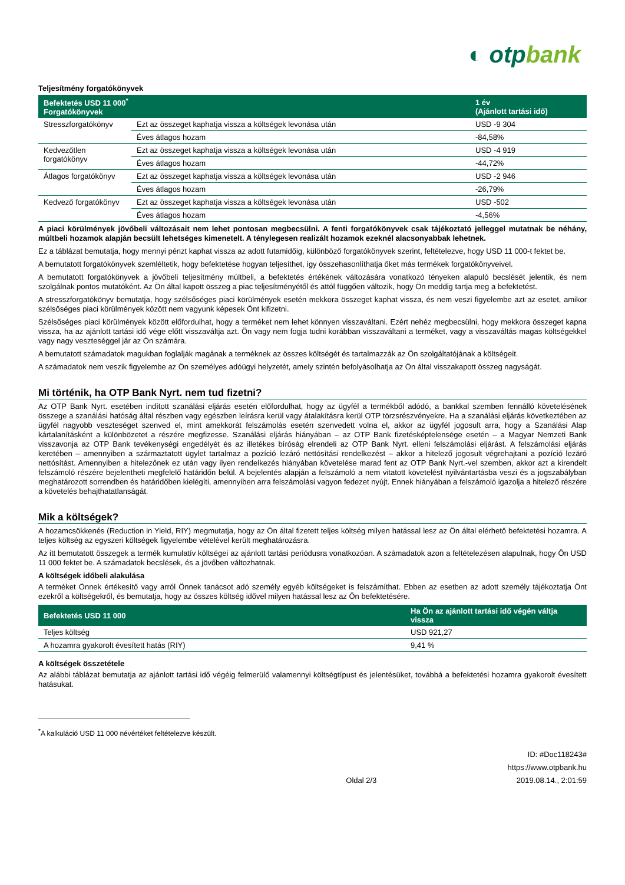◐ otpbank
Teljesítmény forgatókönyvek
| Befektetés USD 11 000<sup>*</sup> Forgatókönyvek | | 1 év (Ajánlott tartási idő) |
| --- | --- | --- |
| Stresszforgatókönyv | Ezt az összeget kaphatja vissza a költségek levonása után | USD -9 304 |
| | Éves átlagos hozam | -84,58% |
| Kedvezőtlen forgatókönyv | Ezt az összeget kaphatja vissza a költségek levonása után | USD -4 919 |
| | Éves átlagos hozam | -44,72% |
| Átlagos forgatókönyv | Ezt az összeget kaphatja vissza a költségek levonása után | USD -2 946 |
| | Éves átlagos hozam | -26,79% |
| Kedvező forgatókönyv | Ezt az összeget kaphatja vissza a költségek levonása után | USD -502 |
| | Éves átlagos hozam | -4,56% |
A piaci körülmények jövőbeli változásait nem lehet pontosan megbecsülni. A fenti forgatókönyvek csak tájékoztató jelleggel mutatnak be néhány, múltbeli hozamok alapján becsült lehetséges kimenetelt. A ténylegesen realizált hozamok ezeknél alacsonyabbak lehetnek.
Ez a táblázat bemutatja, hogy mennyi pénzt kaphat vissza az adott futamidőig, különböző forgatókönyvek szerint, feltételezve, hogy USD 11 000-t fektet be.
A bemutatott forgatókönyvek szemléltetik, hogy befektetése hogyan teljesíthet, így összehasonlíthatja őket más termékek forgatókönyveivel.
A bemutatott forgatókönyvek a jövőbeli teljesítmény múltbeli, a befektetés értékének változására vonatkozó tényeken alapuló becslését jelentik, és nem szolgálnak pontos mutatóként. Az Ön által kapott összeg a piac teljesítményétől és attól függően változik, hogy Ön meddig tartja meg a befektetést.
A stresszforgatókönyv bemutatja, hogy szélsőséges piaci körülmények esetén mekkora összeget kaphat vissza, és nem veszi figyelembe azt az esetet, amikor szélsőséges piaci körülmények között nem vagyunk képesek Önt kifizetni.
Szélsőséges piaci körülmények között előfordulhat, hogy a terméket nem lehet könnyen visszaváltani. Ezért nehéz megbecsülni, hogy mekkora összeget kapna vissza, ha az ajánlott tartási idő vége előtt visszaváltja azt. Ön vagy nem fogja tudni korábban visszaváltani a terméket, vagy a visszaváltás magas költségekkel vagy nagy veszteséggel jár az Ön számára.
A bemutatott számadatok magukban foglalják magának a terméknek az összes költségét és tartalmazzák az Ön szolgáltatójának a költségeit.
A számadatok nem veszik figyelembe az Ön személyes adóügyi helyzetét, amely szintén befolyásolhatja az Ön által visszakapott összeg nagyságát.
Mi történik, ha OTP Bank Nyrt. nem tud fizetni?
Az OTP Bank Nyrt. esetében indított szanálási eljárás esetén előfordulhat, hogy az ügyfél a termékből adódó, a bankkal szemben fennálló követelésének összege a szanálási hatóság által részben vagy egészben leírásra kerül vagy átalakításra kerül OTP törzsrészvényekre. Ha a szanálási eljárás következtében az ügyfél nagyobb veszteséget szenved el, mint amekkorát felszámolás esetén szenvedett volna el, akkor az ügyfél jogosult arra, hogy a Szanálási Alap kártalanításként a különbözetet a részére megfizesse. Szanálási eljárás hiányában – az OTP Bank fizetésképtelensége esetén – a Magyar Nemzeti Bank visszavonja az OTP Bank tevékenységi engedélyét és az illetékes bíróság elrendeli az OTP Bank Nyrt. elleni felszámolási eljárást. A felszámolási eljárás keretében – amennyiben a származtatott ügylet tartalmaz a pozíció lezáró nettósítási rendelkezést – akkor a hitelező jogosult végrehajtani a pozíció lezáró nettósítást. Amennyiben a hitelezőnek ez után vagy ilyen rendelkezés hiányában követelése marad fent az OTP Bank Nyrt.-vel szemben, akkor azt a kirendelt felszámoló részére bejelentheti megfelelő határidőn belül. A bejelentés alapján a felszámoló a nem vitatott követelést nyilvántartásba veszi és a jogszabályban meghatározott sorrendben és határidőben kielégíti, amennyiben arra felszámolási vagyon fedezet nyújt. Ennek hiányában a felszámoló igazolja a hitelező részére a követelés behajthatatlanságát.
Mik a költségek?
A hozamcsökkenés (Reduction in Yield, RIY) megmutatja, hogy az Ön által fizetett teljes költség milyen hatással lesz az Ön által elérhető befektetési hozamra. A teljes költség az egyszeri költségek figyelembe vételével került meghatározásra.
Az itt bemutatott összegek a termék kumulatív költségei az ajánlott tartási periódusra vonatkozóan. A számadatok azon a feltételezésen alapulnak, hogy Ön USD 11 000 fektet be. A számadatok becslések, és a jövőben változhatnak.
A költségek időbeli alakulása
A terméket Önnek értékesítő vagy arról Önnek tanácsot adó személy egyéb költségeket is felszámíthat. Ebben az esetben az adott személy tájékoztatja Önt ezekről a költségekről, és bemutatja, hogy az összes költség idővel milyen hatással lesz az Ön befektetésére.
| Befektetés USD 11 000 | Ha Ön az ajánlott tartási idő végén váltja vissza |
| --- | --- |
| Teljes költség | USD 921,27 |
| A hozamra gyakorolt évesített hatás (RIY) | 9,41 % |
A költségek összetétele
Az alábbi táblázat bemutatja az ajánlott tartási idő végéig felmerülő valamennyi költségtípust és jelentésüket, továbbá a befektetési hozamra gyakorolt évesített hatásukat.
<sup>*</sup> A kalkuláció USD 11 000 névértéket feltételezve készült.
Oldal 2/3 ID: #Doc118243#
https://www.otpbank.hu
2019.08.14., 2:01:59